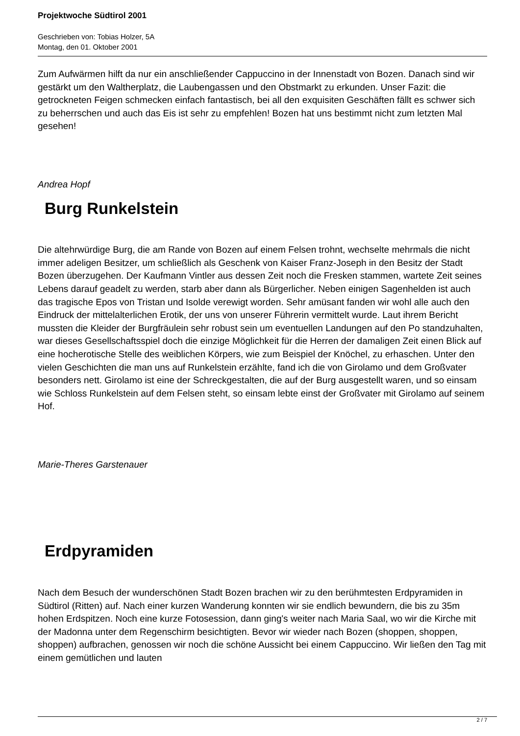Projektwoche Südtirol 2001
Geschrieben von: Tobias Holzer, 5A
Montag, den 01. Oktober 2001
Zum Aufwärmen hilft da nur ein anschließender Cappuccino in der Innenstadt von Bozen. Danach sind wir gestärkt um den Waltherplatz, die Laubengassen und den Obstmarkt zu erkunden. Unser Fazit: die getrockneten Feigen schmecken einfach fantastisch, bei all den exquisiten Geschäften fällt es schwer sich zu beherrschen und auch das Eis ist sehr zu empfehlen! Bozen hat uns bestimmt nicht zum letzten Mal gesehen!
Andrea Hopf
Burg Runkelstein
Die altehrwürdige Burg, die am Rande von Bozen auf einem Felsen trohnt, wechselte mehrmals die nicht immer adeligen Besitzer, um schließlich als Geschenk von Kaiser Franz-Joseph in den Besitz der Stadt Bozen überzugehen. Der Kaufmann Vintler aus dessen Zeit noch die Fresken stammen, wartete Zeit seines Lebens darauf geadelt zu werden, starb aber dann als Bürgerlicher. Neben einigen Sagenhelden ist auch das tragische Epos von Tristan und Isolde verewigt worden. Sehr amüsant fanden wir wohl alle auch den Eindruck der mittelalterlichen Erotik, der uns von unserer Führerin vermittelt wurde. Laut ihrem Bericht mussten die Kleider der Burgfräulein sehr robust sein um eventuellen Landungen auf den Po standzuhalten, war dieses Gesellschaftsspiel doch die einzige Möglichkeit für die Herren der damaligen Zeit einen Blick auf eine hocherotische Stelle des weiblichen Körpers, wie zum Beispiel der Knöchel, zu erhaschen. Unter den vielen Geschichten die man uns auf Runkelstein erzählte, fand ich die von Girolamo und dem Großvater besonders nett. Girolamo ist eine der Schreckgestalten, die auf der Burg ausgestellt waren, und so einsam wie Schloss Runkelstein auf dem Felsen steht, so einsam lebte einst der Großvater mit Girolamo auf seinem Hof.
Marie-Theres Garstenauer
Erdpyramiden
Nach dem Besuch der wunderschönen Stadt Bozen brachen wir zu den berühmtesten Erdpyramiden in Südtirol (Ritten) auf. Nach einer kurzen Wanderung konnten wir sie endlich bewundern, die bis zu 35m hohen Erdspitzen. Noch eine kurze Fotosession, dann ging's weiter nach Maria Saal, wo wir die Kirche mit der Madonna unter dem Regenschirm besichtigten. Bevor wir wieder nach Bozen (shoppen, shoppen, shoppen) aufbrachen, genossen wir noch die schöne Aussicht bei einem Cappuccino. Wir ließen den Tag mit einem gemütlichen und lauten
2 / 7